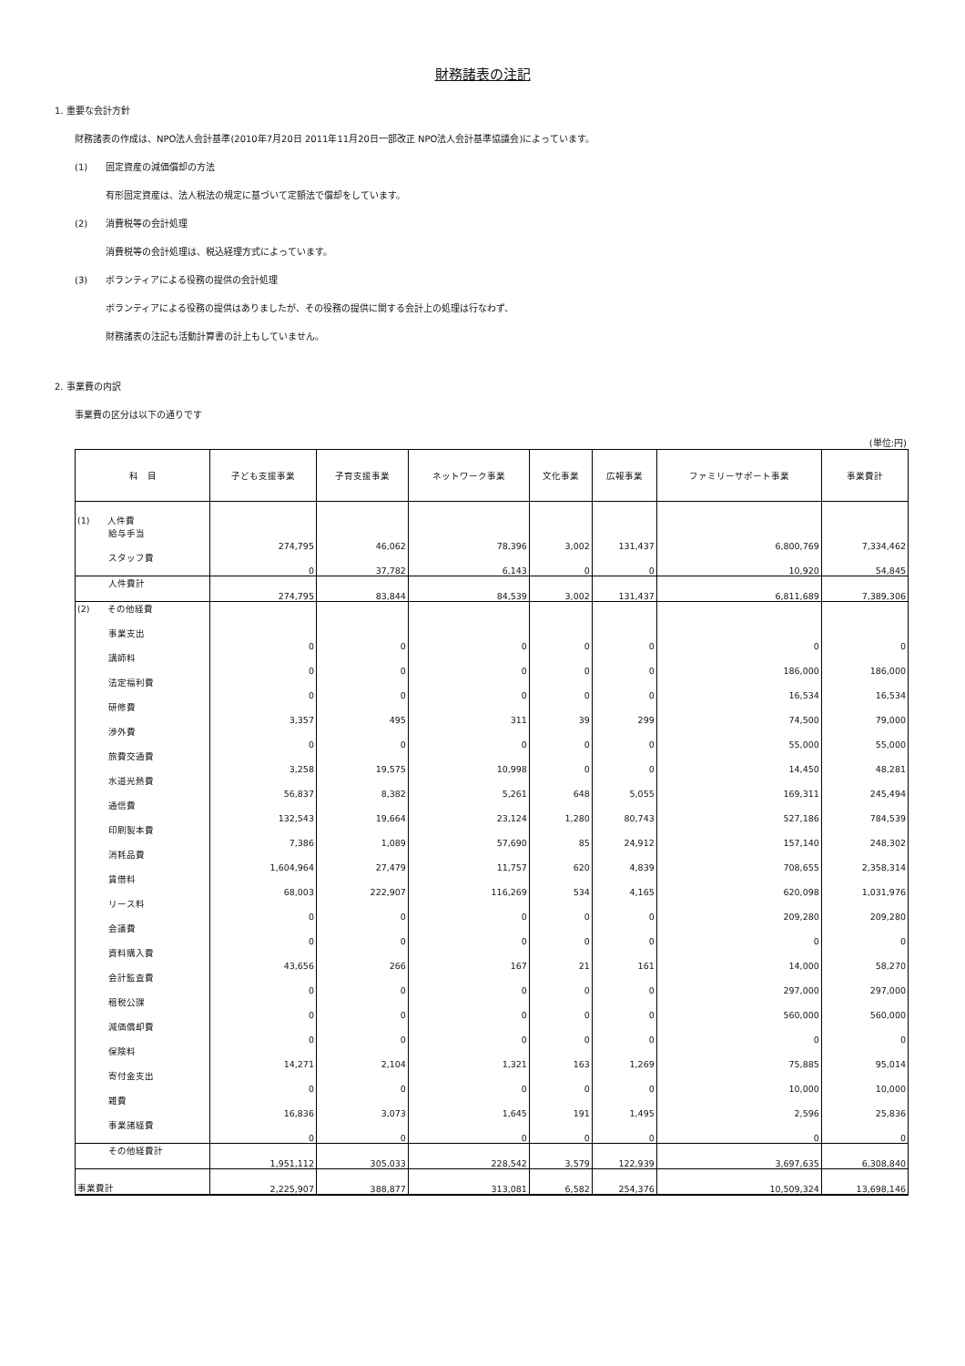財務諸表の注記
1. 重要な会計方針
財務諸表の作成は、NPO法人会計基準(2010年7月20日 2011年11月20日一部改正 NPO法人会計基準協議会)によっています。
(1)　　固定資産の減価償却の方法
有形固定資産は、法人税法の規定に基づいて定額法で償却をしています。
(2)　　消費税等の会計処理
消費税等の会計処理は、税込経理方式によっています。
(3)　　ボランティアによる役務の提供の会計処理
ボランティアによる役務の提供はありましたが、その役務の提供に関する会計上の処理は行なわず、
財務諸表の注記も活動計算書の計上もしていません。
2. 事業費の内訳
事業費の区分は以下の通りです
(単位:円)
| 科 目 | 子ども支援事業 | 子育支援事業 | ネットワーク事業 | 文化事業 | 広報事業 | ファミリーサポート事業 | 事業費計 |
| --- | --- | --- | --- | --- | --- | --- | --- |
| (1) 人件費 | | | | | | | |
| 給与手当 | 274,795 | 46,062 | 78,396 | 3,002 | 131,437 | 6,800,769 | 7,334,462 |
| スタッフ費 | 0 | 37,782 | 6,143 | 0 | 0 | 10,920 | 54,845 |
| 人件費計 | 274,795 | 83,844 | 84,539 | 3,002 | 131,437 | 6,811,689 | 7,389,306 |
| (2) その他経費 | | | | | | | |
| 事業支出 | 0 | 0 | 0 | 0 | 0 | 0 | 0 |
| 講師料 | 0 | 0 | 0 | 0 | 0 | 186,000 | 186,000 |
| 法定福利費 | 0 | 0 | 0 | 0 | 0 | 16,534 | 16,534 |
| 研修費 | 3,357 | 495 | 311 | 39 | 299 | 74,500 | 79,000 |
| 渉外費 | 0 | 0 | 0 | 0 | 0 | 55,000 | 55,000 |
| 旅費交通費 | 3,258 | 19,575 | 10,998 | 0 | 0 | 14,450 | 48,281 |
| 水道光熱費 | 56,837 | 8,382 | 5,261 | 648 | 5,055 | 169,311 | 245,494 |
| 通信費 | 132,543 | 19,664 | 23,124 | 1,280 | 80,743 | 527,186 | 784,539 |
| 印刷製本費 | 7,386 | 1,089 | 57,690 | 85 | 24,912 | 157,140 | 248,302 |
| 消耗品費 | 1,604,964 | 27,479 | 11,757 | 620 | 4,839 | 708,655 | 2,358,314 |
| 賃借料 | 68,003 | 222,907 | 116,269 | 534 | 4,165 | 620,098 | 1,031,976 |
| リース料 | 0 | 0 | 0 | 0 | 0 | 209,280 | 209,280 |
| 会議費 | 0 | 0 | 0 | 0 | 0 | 0 | 0 |
| 資料購入費 | 43,656 | 266 | 167 | 21 | 161 | 14,000 | 58,270 |
| 会計監査費 | 0 | 0 | 0 | 0 | 0 | 297,000 | 297,000 |
| 租税公課 | 0 | 0 | 0 | 0 | 0 | 560,000 | 560,000 |
| 減価償却費 | 0 | 0 | 0 | 0 | 0 | 0 | 0 |
| 保険料 | 14,271 | 2,104 | 1,321 | 163 | 1,269 | 75,885 | 95,014 |
| 寄付金支出 | 0 | 0 | 0 | 0 | 0 | 10,000 | 10,000 |
| 雑費 | 16,836 | 3,073 | 1,645 | 191 | 1,495 | 2,596 | 25,836 |
| 事業諸経費 | 0 | 0 | 0 | 0 | 0 | 0 | 0 |
| その他経費計 | 1,951,112 | 305,033 | 228,542 | 3,579 | 122,939 | 3,697,635 | 6,308,840 |
| 事業費計 | 2,225,907 | 388,877 | 313,081 | 6,582 | 254,376 | 10,509,324 | 13,698,146 |